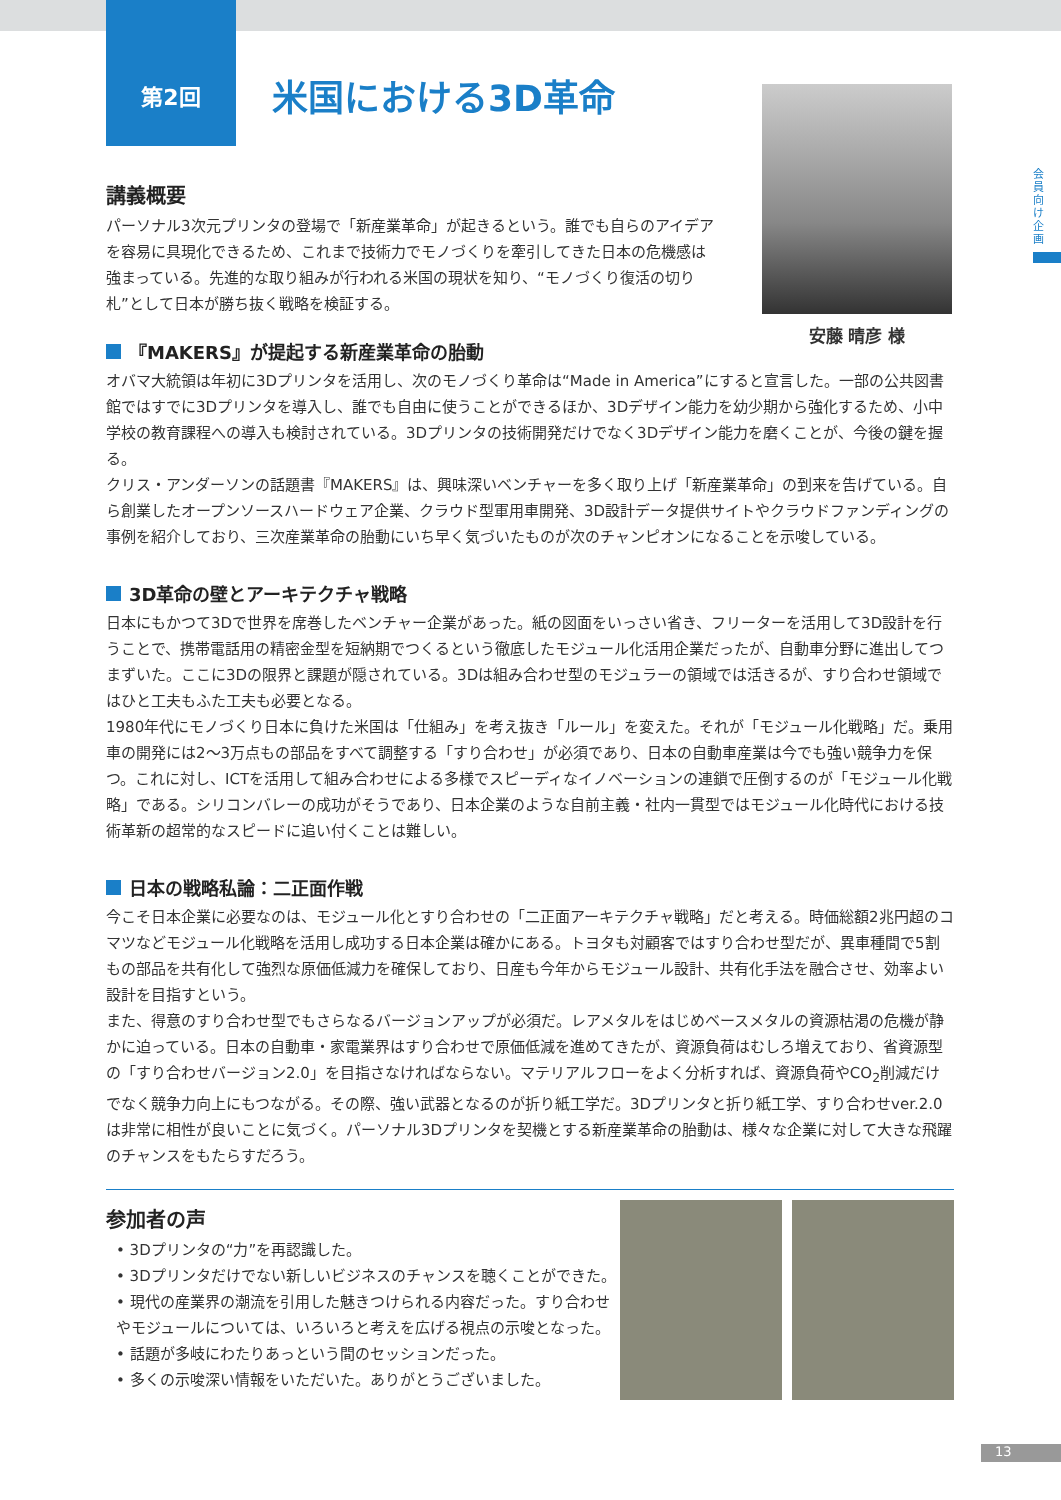安藤 晴彦 様
会員向け企画
第2回
米国における3D革命
講義概要
パーソナル3次元プリンタの登場で「新産業革命」が起きるという。誰でも自らのアイデアを容易に具現化できるため、これまで技術力でモノづくりを牽引してきた日本の危機感は強まっている。先進的な取り組みが行われる米国の現状を知り、“モノづくり復活の切り札”として日本が勝ち抜く戦略を検証する。
『MAKERS』が提起する新産業革命の胎動
オバマ大統領は年初に3Dプリンタを活用し、次のモノづくり革命は“Made in America”にすると宣言した。一部の公共図書館ではすでに3Dプリンタを導入し、誰でも自由に使うことができるほか、3Dデザイン能力を幼少期から強化するため、小中学校の教育課程への導入も検討されている。3Dプリンタの技術開発だけでなく3Dデザイン能力を磨くことが、今後の鍵を握る。
クリス・アンダーソンの話題書『MAKERS』は、興味深いベンチャーを多く取り上げ「新産業革命」の到来を告げている。自ら創業したオープンソースハードウェア企業、クラウド型軍用車開発、3D設計データ提供サイトやクラウドファンディングの事例を紹介しており、三次産業革命の胎動にいち早く気づいたものが次のチャンピオンになることを示唆している。
3D革命の壁とアーキテクチャ戦略
日本にもかつて3Dで世界を席巻したベンチャー企業があった。紙の図面をいっさい省き、フリーターを活用して3D設計を行うことで、携帯電話用の精密金型を短納期でつくるという徹底したモジュール化活用企業だったが、自動車分野に進出してつまずいた。ここに3Dの限界と課題が隠されている。3Dは組み合わせ型のモジュラーの領域では活きるが、すり合わせ領域ではひと工夫もふた工夫も必要となる。
1980年代にモノづくり日本に負けた米国は「仕組み」を考え抜き「ルール」を変えた。それが「モジュール化戦略」だ。乗用車の開発には2～3万点もの部品をすべて調整する「すり合わせ」が必須であり、日本の自動車産業は今でも強い競争力を保つ。これに対し、ICTを活用して組み合わせによる多様でスピーディなイノベーションの連鎖で圧倒するのが「モジュール化戦略」である。シリコンバレーの成功がそうであり、日本企業のような自前主義・社内一貫型ではモジュール化時代における技術革新の超常的なスピードに追い付くことは難しい。
日本の戦略私論：二正面作戦
今こそ日本企業に必要なのは、モジュール化とすり合わせの「二正面アーキテクチャ戦略」だと考える。時価総額2兆円超のコマツなどモジュール化戦略を活用し成功する日本企業は確かにある。トヨタも対顧客ではすり合わせ型だが、異車種間で5割もの部品を共有化して強烈な原価低減力を確保しており、日産も今年からモジュール設計、共有化手法を融合させ、効率よい設計を目指すという。
また、得意のすり合わせ型でもさらなるバージョンアップが必須だ。レアメタルをはじめベースメタルの資源枯渇の危機が静かに迫っている。日本の自動車・家電業界はすり合わせで原価低減を進めてきたが、資源負荷はむしろ増えており、省資源型の「すり合わせバージョン2.0」を目指さなければならない。マテリアルフローをよく分析すれば、資源負荷やCO<sub>2</sub>削減だけでなく競争力向上にもつながる。その際、強い武器となるのが折り紙工学だ。3Dプリンタと折り紙工学、すり合わせver.2.0は非常に相性が良いことに気づく。パーソナル3Dプリンタを契機とする新産業革命の胎動は、様々な企業に対して大きな飛躍のチャンスをもたらすだろう。
参加者の声
• 3Dプリンタの“力”を再認識した。
• 3Dプリンタだけでない新しいビジネスのチャンスを聴くことができた。
• 現代の産業界の潮流を引用した魅きつけられる内容だった。すり合わせやモジュールについては、いろいろと考えを広げる視点の示唆となった。
• 話題が多岐にわたりあっという間のセッションだった。
• 多くの示唆深い情報をいただいた。ありがとうございました。
13